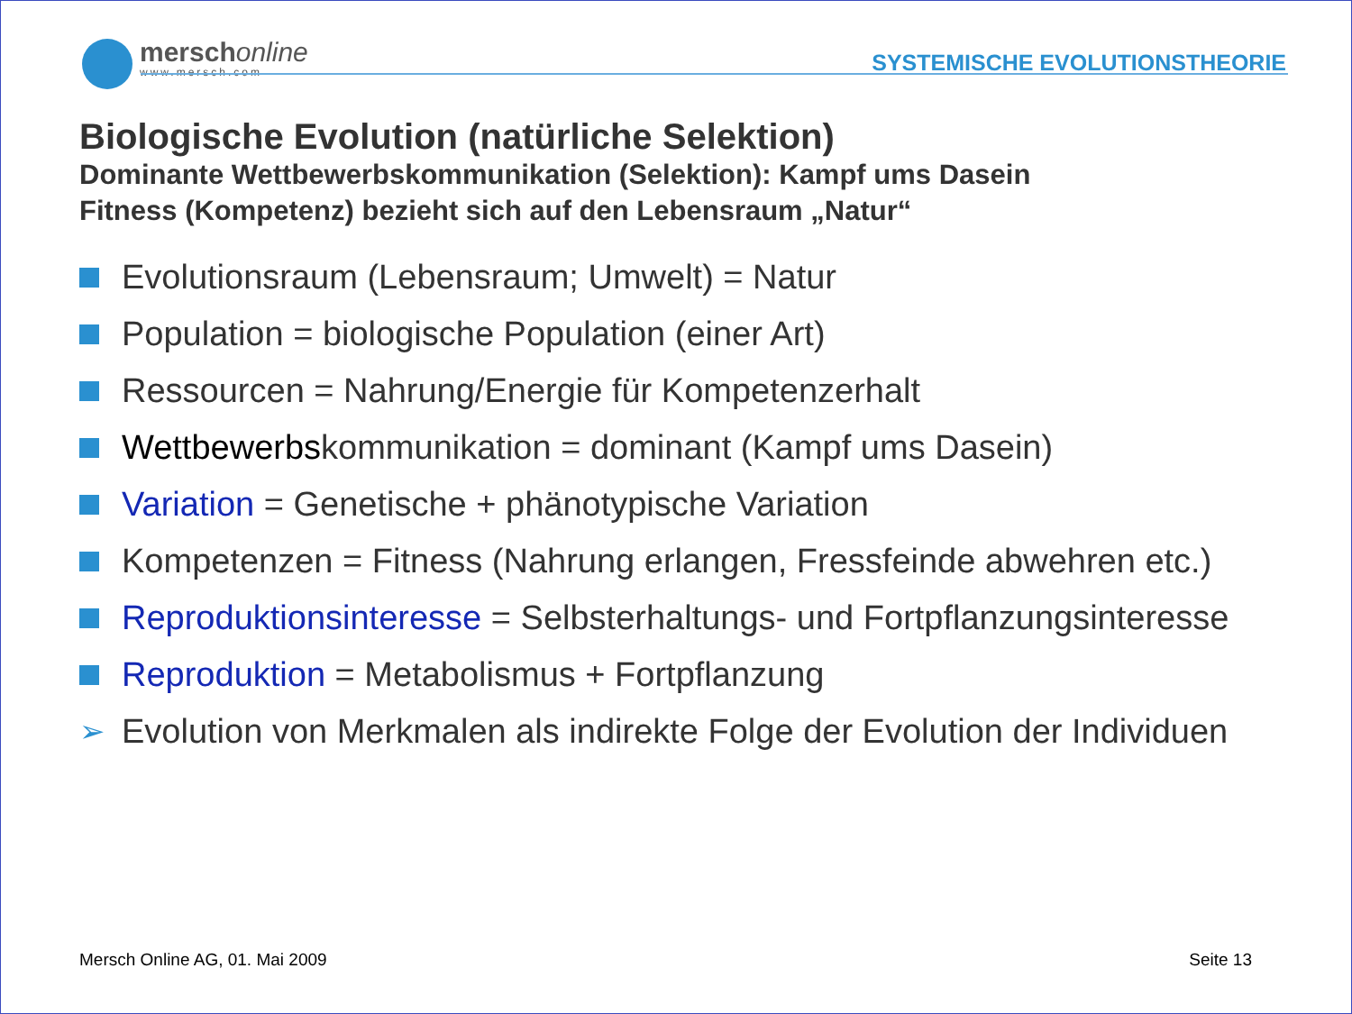merschonline
www.mersch.com
SYSTEMISCHE EVOLUTIONSTHEORIE
Biologische Evolution (natürliche Selektion)
Dominante Wettbewerbskommunikation (Selektion): Kampf ums Dasein
Fitness (Kompetenz) bezieht sich auf den Lebensraum „Natur“
Evolutionsraum (Lebensraum; Umwelt) = Natur
Population = biologische Population (einer Art)
Ressourcen = Nahrung/Energie für Kompetenzerhalt
Wettbewerbskommunikation = dominant (Kampf ums Dasein)
Variation = Genetische + phänotypische Variation
Kompetenzen = Fitness (Nahrung erlangen, Fressfeinde abwehren etc.)
Reproduktionsinteresse = Selbsterhaltungs- und Fortpflanzungsinteresse
Reproduktion = Metabolismus + Fortpflanzung
➢ Evolution von Merkmalen als indirekte Folge der Evolution der Individuen
Mersch Online AG, 01. Mai 2009 Seite 13